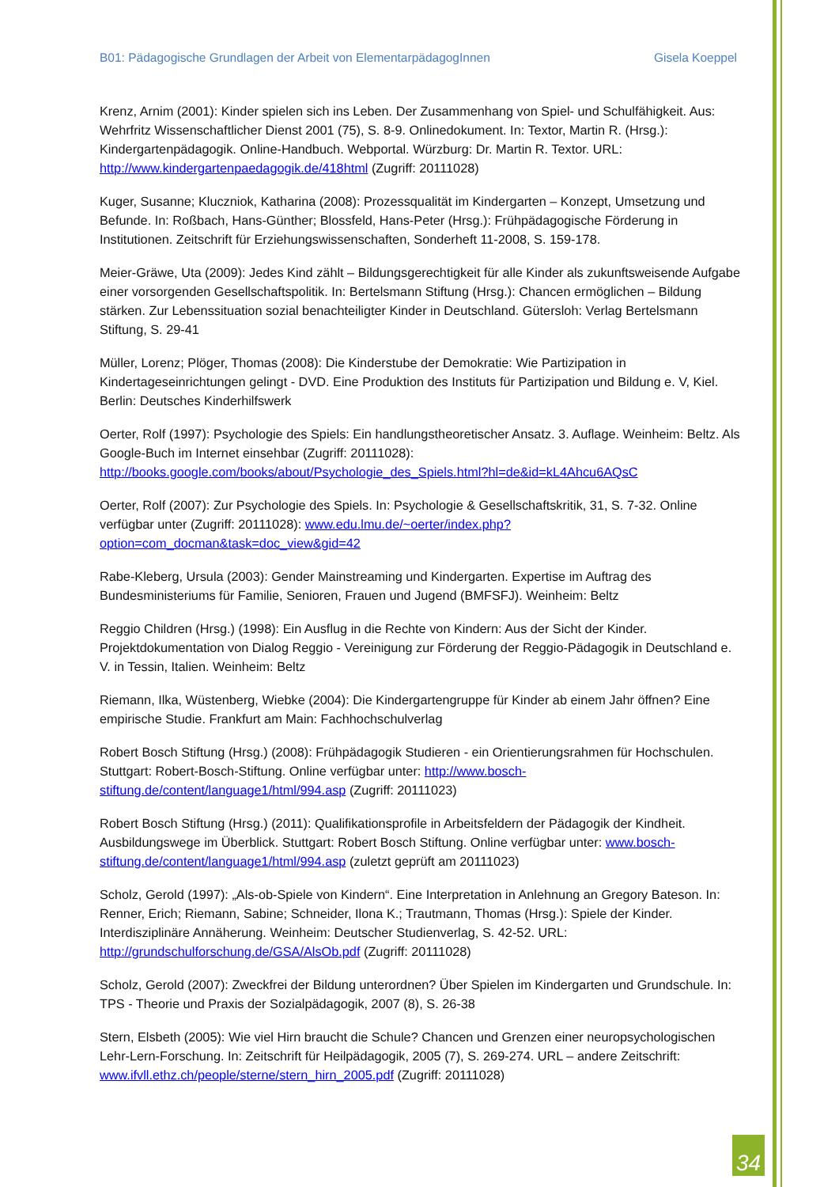B01: Pädagogische Grundlagen der Arbeit von ElementarpädagogInnen Gisela Koeppel
Krenz, Arnim (2001): Kinder spielen sich ins Leben. Der Zusammenhang von Spiel- und Schulfähigkeit. Aus: Wehrfritz Wissenschaftlicher Dienst 2001 (75), S. 8-9. Onlinedokument. In: Textor, Martin R. (Hrsg.): Kindergartenpädagogik. Online-Handbuch. Webportal. Würzburg: Dr. Martin R. Textor. URL: http://www.kindergartenpaedagogik.de/418html (Zugriff: 20111028)
Kuger, Susanne; Kluczniok, Katharina (2008): Prozessqualität im Kindergarten – Konzept, Umsetzung und Befunde. In: Roßbach, Hans-Günther; Blossfeld, Hans-Peter (Hrsg.): Frühpädagogische Förderung in Institutionen. Zeitschrift für Erziehungswissenschaften, Sonderheft 11-2008, S. 159-178.
Meier-Gräwe, Uta (2009): Jedes Kind zählt – Bildungsgerechtigkeit für alle Kinder als zukunftsweisende Aufgabe einer vorsorgenden Gesellschaftspolitik. In: Bertelsmann Stiftung (Hrsg.): Chancen ermöglichen – Bildung stärken. Zur Lebenssituation sozial benachteiligter Kinder in Deutschland. Gütersloh: Verlag Bertelsmann Stiftung, S. 29-41
Müller, Lorenz; Plöger, Thomas (2008): Die Kinderstube der Demokratie: Wie Partizipation in Kindertageseinrichtungen gelingt - DVD. Eine Produktion des Instituts für Partizipation und Bildung e. V, Kiel. Berlin: Deutsches Kinderhilfswerk
Oerter, Rolf (1997): Psychologie des Spiels: Ein handlungstheoretischer Ansatz. 3. Auflage. Weinheim: Beltz. Als Google-Buch im Internet einsehbar (Zugriff: 20111028): http://books.google.com/books/about/Psychologie_des_Spiels.html?hl=de&id=kL4Ahcu6AQsC
Oerter, Rolf (2007): Zur Psychologie des Spiels. In: Psychologie & Gesellschaftskritik, 31, S. 7-32. Online verfügbar unter (Zugriff: 20111028): www.edu.lmu.de/~oerter/index.php?option=com_docman&task=doc_view&gid=42
Rabe-Kleberg, Ursula (2003): Gender Mainstreaming und Kindergarten. Expertise im Auftrag des Bundesministeriums für Familie, Senioren, Frauen und Jugend (BMFSFJ). Weinheim: Beltz
Reggio Children (Hrsg.) (1998): Ein Ausflug in die Rechte von Kindern: Aus der Sicht der Kinder. Projektdokumentation von Dialog Reggio - Vereinigung zur Förderung der Reggio-Pädagogik in Deutschland e. V. in Tessin, Italien. Weinheim: Beltz
Riemann, Ilka, Wüstenberg, Wiebke (2004): Die Kindergartengruppe für Kinder ab einem Jahr öffnen? Eine empirische Studie. Frankfurt am Main: Fachhochschulverlag
Robert Bosch Stiftung (Hrsg.) (2008): Frühpädagogik Studieren - ein Orientierungsrahmen für Hochschulen. Stuttgart: Robert-Bosch-Stiftung. Online verfügbar unter: http://www.bosch-stiftung.de/content/language1/html/994.asp (Zugriff: 20111023)
Robert Bosch Stiftung (Hrsg.) (2011): Qualifikationsprofile in Arbeitsfeldern der Pädagogik der Kindheit. Ausbildungswege im Überblick. Stuttgart: Robert Bosch Stiftung. Online verfügbar unter: www.bosch-stiftung.de/content/language1/html/994.asp (zuletzt geprüft am 20111023)
Scholz, Gerold (1997): „Als-ob-Spiele von Kindern“. Eine Interpretation in Anlehnung an Gregory Bateson. In: Renner, Erich; Riemann, Sabine; Schneider, Ilona K.; Trautmann, Thomas (Hrsg.): Spiele der Kinder. Interdisziplinäre Annäherung. Weinheim: Deutscher Studienverlag, S. 42-52. URL: http://grundschulforschung.de/GSA/AlsOb.pdf (Zugriff: 20111028)
Scholz, Gerold (2007): Zweckfrei der Bildung unterordnen? Über Spielen im Kindergarten und Grundschule. In: TPS - Theorie und Praxis der Sozialpädagogik, 2007 (8), S. 26-38
Stern, Elsbeth (2005): Wie viel Hirn braucht die Schule? Chancen und Grenzen einer neuropsychologischen Lehr-Lern-Forschung. In: Zeitschrift für Heilpädagogik, 2005 (7), S. 269-274. URL – andere Zeitschrift: www.ifvll.ethz.ch/people/sterne/stern_hirn_2005.pdf (Zugriff: 20111028)
34